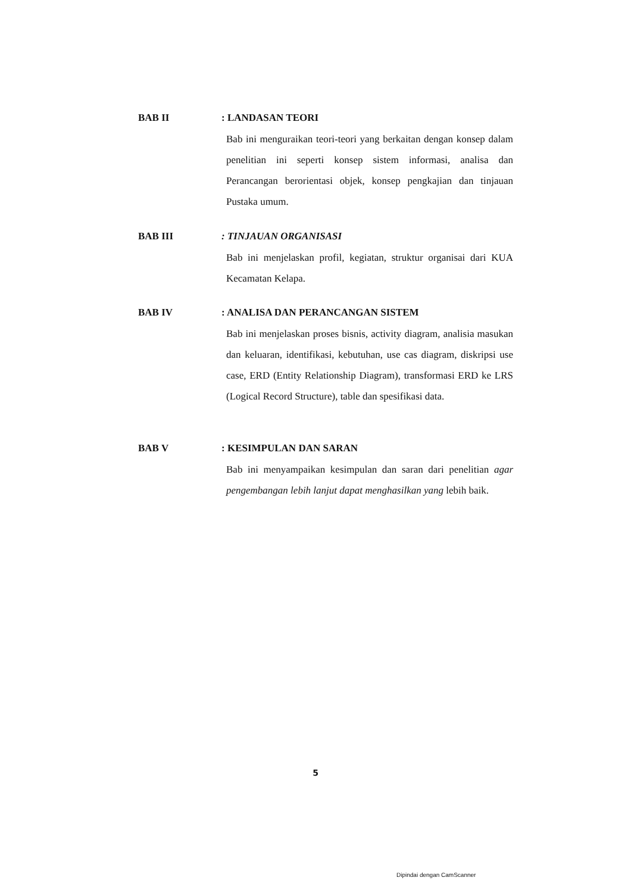BAB II : LANDASAN TEORI
Bab ini menguraikan teori-teori yang berkaitan dengan konsep dalam penelitian ini seperti konsep sistem informasi, analisa dan Perancangan berorientasi objek, konsep pengkajian dan tinjauan Pustaka umum.
BAB III : TINJAUAN ORGANISASI
Bab ini menjelaskan profil, kegiatan, struktur organisai dari KUA Kecamatan Kelapa.
BAB IV : ANALISA DAN PERANCANGAN SISTEM
Bab ini menjelaskan proses bisnis, activity diagram, analisia masukan dan keluaran, identifikasi, kebutuhan, use cas diagram, diskripsi use case, ERD (Entity Relationship Diagram), transformasi ERD ke LRS (Logical Record Structure), table dan spesifikasi data.
BAB V : KESIMPULAN DAN SARAN
Bab ini menyampaikan kesimpulan dan saran dari penelitian agar pengembangan lebih lanjut dapat menghasilkan yang lebih baik.
5
Dipindai dengan CamScanner